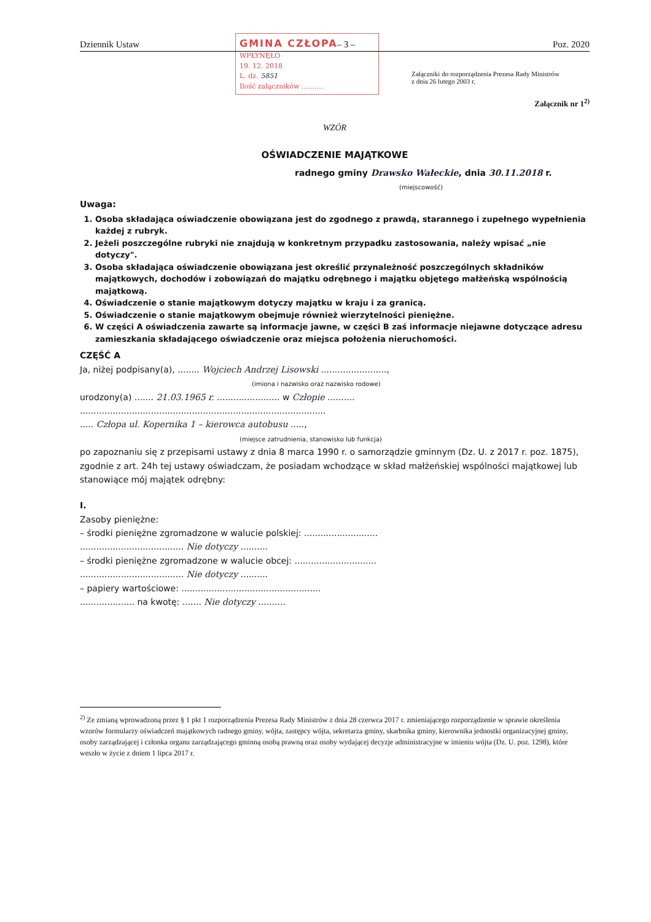GMINA CZŁOPA
WPŁYNĘŁO
19. 12. 2018
L. dz. 5851
Ilość załączników ..........
Dziennik Ustaw – 3 – Poz. 2020
Załączniki do rozporządzenia Prezesa Rady Ministrów
z dnia 26 lutego 2003 r.
Załącznik nr 1<sup>2)</sup>
WZÓR
OŚWIADCZENIE MAJĄTKOWE
radnego gminy Drawsko Wałeckie, dnia 30.11.2018 r.
(miejscowość)
Uwaga:
1. Osoba składająca oświadczenie obowiązana jest do zgodnego z prawdą, starannego i zupełnego wypełnienia każdej z rubryk.
2. Jeżeli poszczególne rubryki nie znajdują w konkretnym przypadku zastosowania, należy wpisać „nie dotyczy".
3. Osoba składająca oświadczenie obowiązana jest określić przynależność poszczególnych składników majątkowych, dochodów i zobowiązań do majątku odrębnego i majątku objętego małżeńską wspólnością majątkową.
4. Oświadczenie o stanie majątkowym dotyczy majątku w kraju i za granicą.
5. Oświadczenie o stanie majątkowym obejmuje również wierzytelności pieniężne.
6. W części A oświadczenia zawarte są informacje jawne, w części B zaś informacje niejawne dotyczące adresu zamieszkania składającego oświadczenie oraz miejsca położenia nieruchomości.
CZĘŚĆ A
Ja, niżej podpisany(a), ........ Wojciech Andrzej Lisowski ........................,
(imiona i nazwisko oraz nazwisko rodowe)
urodzony(a) ....... 21.03.1965 r. ....................... w Człopie ..........
..........................................................................................
..... Człopa ul. Kopernika 1 – kierowca autobusu .....,
(miejsce zatrudnienia, stanowisko lub funkcja)
po zapoznaniu się z przepisami ustawy z dnia 8 marca 1990 r. o samorządzie gminnym (Dz. U. z 2017 r. poz. 1875), zgodnie z art. 24h tej ustawy oświadczam, że posiadam wchodzące w skład małżeńskiej wspólności majątkowej lub stanowiące mój majątek odrębny:
I.
Zasoby pieniężne:
– środki pieniężne zgromadzone w walucie polskiej: ...........................
...................................... Nie dotyczy ..........
– środki pieniężne zgromadzone w walucie obcej: ..............................
...................................... Nie dotyczy ..........
– papiery wartościowe: ...................................................
.................... na kwotę: ....... Nie dotyczy ..........
<sup>2)</sup> Ze zmianą wprowadzoną przez § 1 pkt 1 rozporządzenia Prezesa Rady Ministrów z dnia 28 czerwca 2017 r. zmieniającego rozporządzenie w sprawie określenia wzorów formularzy oświadczeń majątkowych radnego gminy, wójta, zastępcy wójta, sekretarza gminy, skarbnika gminy, kierownika jednostki organizacyjnej gminy, osoby zarządzającej i członka organu zarządzającego gminną osobą prawną oraz osoby wydającej decyzje administracyjne w imieniu wójta (Dz. U. poz. 1298), które weszło w życie z dniem 1 lipca 2017 r.